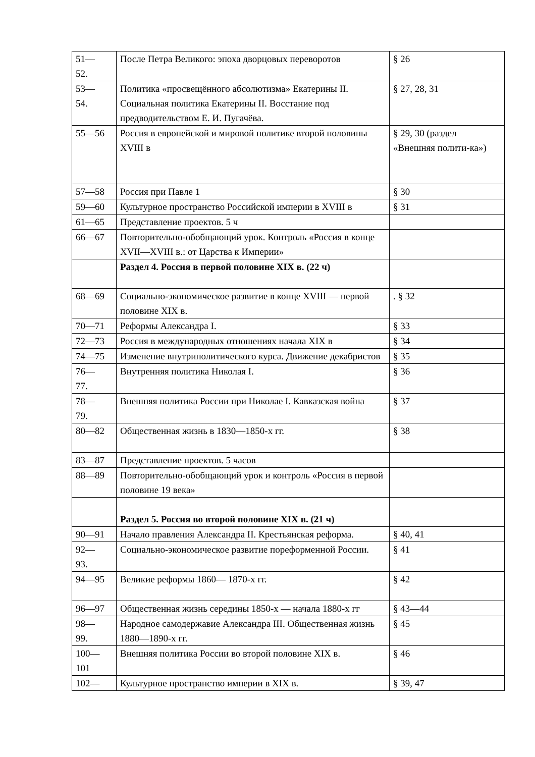| 51— 52. | После Петра Великого: эпоха дворцовых переворотов | § 26 |
| 53— 54. | Политика «просвещённого абсолютизма» Екатерины II. Социальная политика Екатерины II. Восстание под предводительством Е. И. Пугачёва. | § 27, 28, 31 |
| 55—56 | Россия в европейской и мировой политике второй половины XVIII в | § 29, 30 (раздел «Внешняя полити-ка») |
| 57—58 | Россия при Павле 1 | § 30 |
| 59—60 | Культурное пространство Российской империи в XVIII в | § 31 |
| 61—65 | Представление проектов. 5 ч | |
| 66—67 | Повторительно-обобщающий урок. Контроль «Россия в конце XVII—XVIII в.: от Царства к Империи» | |
| | Раздел 4. Россия в первой половине XIX в. (22 ч) | |
| 68—69 | Социально-экономическое развитие в конце XVIII — первой половине XIX в. | . § 32 |
| 70—71 | Реформы Александра I. | § 33 |
| 72—73 | Россия в международных отношениях начала XIX в | § 34 |
| 74—75 | Изменение внутриполитического курса. Движение декабристов | § 35 |
| 76— 77. | Внутренняя политика Николая I. | § 36 |
| 78— 79. | Внешняя политика России при Николае I. Кавказская война | § 37 |
| 80—82 | Общественная жизнь в 1830—1850-х гг. | § 38 |
| 83—87 | Представление проектов. 5 часов | |
| 88—89 | Повторительно-обобщающий урок и контроль «Россия в первой половине 19 века» | |
| | Раздел 5. Россия во второй половине XIX в. (21 ч) | |
| 90—91 | Начало правления Александра II. Крестьянская реформа. | § 40, 41 |
| 92— 93. | Социально-экономическое развитие пореформенной России. | § 41 |
| 94—95 | Великие реформы 1860— 1870-х гг. | § 42 |
| 96—97 | Общественная жизнь середины 1850-х — начала 1880-х гг | § 43—44 |
| 98— 99. | Народное самодержавие Александра III. Общественная жизнь 1880—1890-х гг. | § 45 |
| 100— 101 | Внешняя политика России во второй половине XIX в. | § 46 |
| 102— | Культурное пространство империи в XIX в. | § 39, 47 |